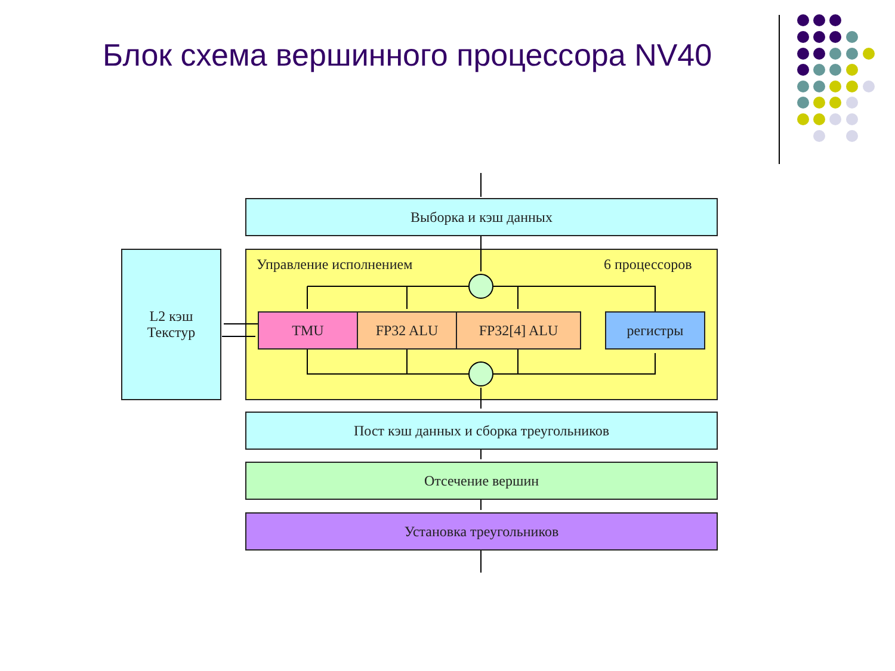Блок схема вершинного процессора NV40
Выборка и кэш данных
L2 кэш
Текстур
Управление исполнением 6 процессоров
TMU FP32 ALU FP32[4] ALU регистры
Пост кэш данных и сборка треугольников
Отсечение вершин
Установка треугольников